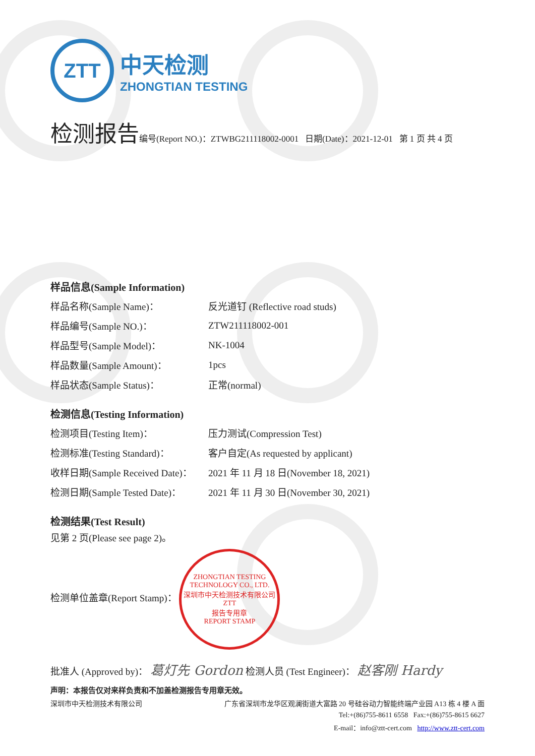ZTT
中天检测
ZHONGTIAN TESTING
检测报告 编号(Report NO.)：ZTWBG211118002-0001 日期(Date)：2021-12-01 第 1 页 共 4 页
样品信息(Sample Information)
| 样品名称(Sample Name)： | 反光道钉 (Reflective road studs) |
| 样品编号(Sample NO.)： | ZTW211118002-001 |
| 样品型号(Sample Model)： | NK-1004 |
| 样品数量(Sample Amount)： | 1pcs |
| 样品状态(Sample Status)： | 正常(normal) |
检测信息(Testing Information)
| 检测项目(Testing Item)： | 压力测试(Compression Test) |
| 检测标准(Testing Standard)： | 客户自定(As requested by applicant) |
| 收样日期(Sample Received Date)： | 2021 年 11 月 18 日(November 18, 2021) |
| 检测日期(Sample Tested Date)： | 2021 年 11 月 30 日(November 30, 2021) |
检测结果(Test Result)
见第 2 页(Please see page 2)。
检测单位盖章(Report Stamp)： ZHONGTIAN TESTING TECHNOLOGY CO., LTD.
深圳市中天检测技术有限公司
ZTT
报告专用章
REPORT STAMP
批准人 (Approved by)： 葛灯先 Gordon 检测人员 (Test Engineer)： 赵客刚 Hardy
声明：本报告仅对来样负责和不加盖检测报告专用章无效。
深圳市中天检测技术有限公司 广东省深圳市龙华区观澜街道大富路 20 号硅谷动力智能终端产业园 A13 栋 4 楼 A 面
Tel:+(86)755-8611 6558 Fax:+(86)755-8615 6627
E-mail：info@ztt-cert.com http://www.ztt-cert.com